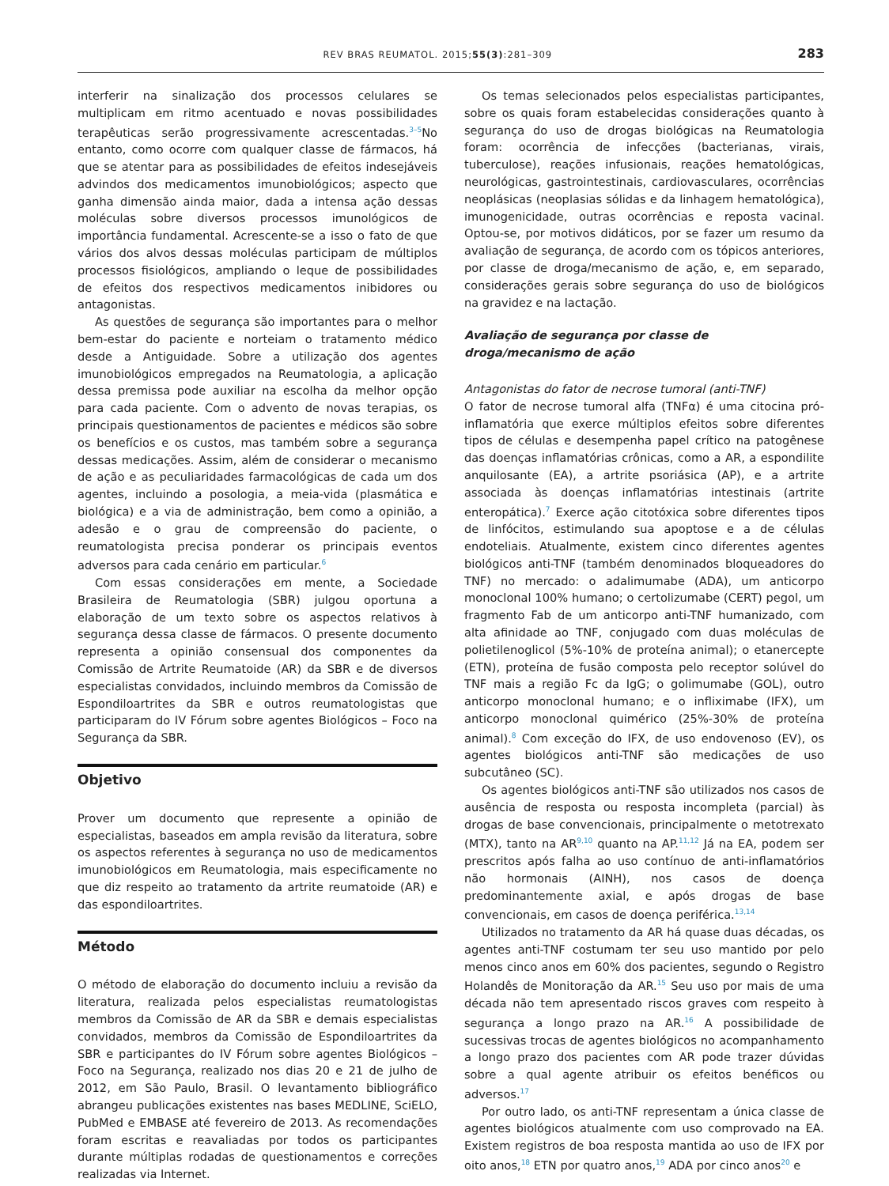REV BRAS REUMATOL. 2015;55(3):281–309 283
interferir na sinalização dos processos celulares se multiplicam em ritmo acentuado e novas possibilidades terapêuticas serão progressivamente acrescentadas.<sup>3–5</sup>No entanto, como ocorre com qualquer classe de fármacos, há que se atentar para as possibilidades de efeitos indesejáveis advindos dos medicamentos imunobiológicos; aspecto que ganha dimensão ainda maior, dada a intensa ação dessas moléculas sobre diversos processos imunológicos de importância fundamental. Acrescente-se a isso o fato de que vários dos alvos dessas moléculas participam de múltiplos processos fisiológicos, ampliando o leque de possibilidades de efeitos dos respectivos medicamentos inibidores ou antagonistas.
As questões de segurança são importantes para o melhor bem-estar do paciente e norteiam o tratamento médico desde a Antiguidade. Sobre a utilização dos agentes imunobiológicos empregados na Reumatologia, a aplicação dessa premissa pode auxiliar na escolha da melhor opção para cada paciente. Com o advento de novas terapias, os principais questionamentos de pacientes e médicos são sobre os benefícios e os custos, mas também sobre a segurança dessas medicações. Assim, além de considerar o mecanismo de ação e as peculiaridades farmacológicas de cada um dos agentes, incluindo a posologia, a meia-vida (plasmática e biológica) e a via de administração, bem como a opinião, a adesão e o grau de compreensão do paciente, o reumatologista precisa ponderar os principais eventos adversos para cada cenário em particular.<sup>6</sup>
Com essas considerações em mente, a Sociedade Brasileira de Reumatologia (SBR) julgou oportuna a elaboração de um texto sobre os aspectos relativos à segurança dessa classe de fármacos. O presente documento representa a opinião consensual dos componentes da Comissão de Artrite Reumatoide (AR) da SBR e de diversos especialistas convidados, incluindo membros da Comissão de Espondiloartrites da SBR e outros reumatologistas que participaram do IV Fórum sobre agentes Biológicos – Foco na Segurança da SBR.
Objetivo
Prover um documento que represente a opinião de especialistas, baseados em ampla revisão da literatura, sobre os aspectos referentes à segurança no uso de medicamentos imunobiológicos em Reumatologia, mais especificamente no que diz respeito ao tratamento da artrite reumatoide (AR) e das espondiloartrites.
Método
O método de elaboração do documento incluiu a revisão da literatura, realizada pelos especialistas reumatologistas membros da Comissão de AR da SBR e demais especialistas convidados, membros da Comissão de Espondiloartrites da SBR e participantes do IV Fórum sobre agentes Biológicos – Foco na Segurança, realizado nos dias 20 e 21 de julho de 2012, em São Paulo, Brasil. O levantamento bibliográfico abrangeu publicações existentes nas bases MEDLINE, SciELO, PubMed e EMBASE até fevereiro de 2013. As recomendações foram escritas e reavaliadas por todos os participantes durante múltiplas rodadas de questionamentos e correções realizadas via Internet.
Os temas selecionados pelos especialistas participantes, sobre os quais foram estabelecidas considerações quanto à segurança do uso de drogas biológicas na Reumatologia foram: ocorrência de infecções (bacterianas, virais, tuberculose), reações infusionais, reações hematológicas, neurológicas, gastrointestinais, cardiovasculares, ocorrências neoplásicas (neoplasias sólidas e da linhagem hematológica), imunogenicidade, outras ocorrências e reposta vacinal. Optou-se, por motivos didáticos, por se fazer um resumo da avaliação de segurança, de acordo com os tópicos anteriores, por classe de droga/mecanismo de ação, e, em separado, considerações gerais sobre segurança do uso de biológicos na gravidez e na lactação.
Avaliação de segurança por classe de droga/mecanismo de ação
Antagonistas do fator de necrose tumoral (anti-TNF)
O fator de necrose tumoral alfa (TNFα) é uma citocina pró-inflamatória que exerce múltiplos efeitos sobre diferentes tipos de células e desempenha papel crítico na patogênese das doenças inflamatórias crônicas, como a AR, a espondilite anquilosante (EA), a artrite psoriásica (AP), e a artrite associada às doenças inflamatórias intestinais (artrite enteropática).<sup>7</sup> Exerce ação citotóxica sobre diferentes tipos de linfócitos, estimulando sua apoptose e a de células endoteliais. Atualmente, existem cinco diferentes agentes biológicos anti-TNF (também denominados bloqueadores do TNF) no mercado: o adalimumabe (ADA), um anticorpo monoclonal 100% humano; o certolizumabe (CERT) pegol, um fragmento Fab de um anticorpo anti-TNF humanizado, com alta afinidade ao TNF, conjugado com duas moléculas de polietilenoglicol (5%-10% de proteína animal); o etanercepte (ETN), proteína de fusão composta pelo receptor solúvel do TNF mais a região Fc da IgG; o golimumabe (GOL), outro anticorpo monoclonal humano; e o infliximabe (IFX), um anticorpo monoclonal quimérico (25%-30% de proteína animal).<sup>8</sup> Com exceção do IFX, de uso endovenoso (EV), os agentes biológicos anti-TNF são medicações de uso subcutâneo (SC).
Os agentes biológicos anti-TNF são utilizados nos casos de ausência de resposta ou resposta incompleta (parcial) às drogas de base convencionais, principalmente o metotrexato (MTX), tanto na AR<sup>9,10</sup> quanto na AP.<sup>11,12</sup> Já na EA, podem ser prescritos após falha ao uso contínuo de anti-inflamatórios não hormonais (AINH), nos casos de doença predominantemente axial, e após drogas de base convencionais, em casos de doença periférica.<sup>13,14</sup>
Utilizados no tratamento da AR há quase duas décadas, os agentes anti-TNF costumam ter seu uso mantido por pelo menos cinco anos em 60% dos pacientes, segundo o Registro Holandês de Monitoração da AR.<sup>15</sup> Seu uso por mais de uma década não tem apresentado riscos graves com respeito à segurança a longo prazo na AR.<sup>16</sup> A possibilidade de sucessivas trocas de agentes biológicos no acompanhamento a longo prazo dos pacientes com AR pode trazer dúvidas sobre a qual agente atribuir os efeitos benéficos ou adversos.<sup>17</sup>
Por outro lado, os anti-TNF representam a única classe de agentes biológicos atualmente com uso comprovado na EA. Existem registros de boa resposta mantida ao uso de IFX por oito anos,<sup>18</sup> ETN por quatro anos,<sup>19</sup> ADA por cinco anos<sup>20</sup> e